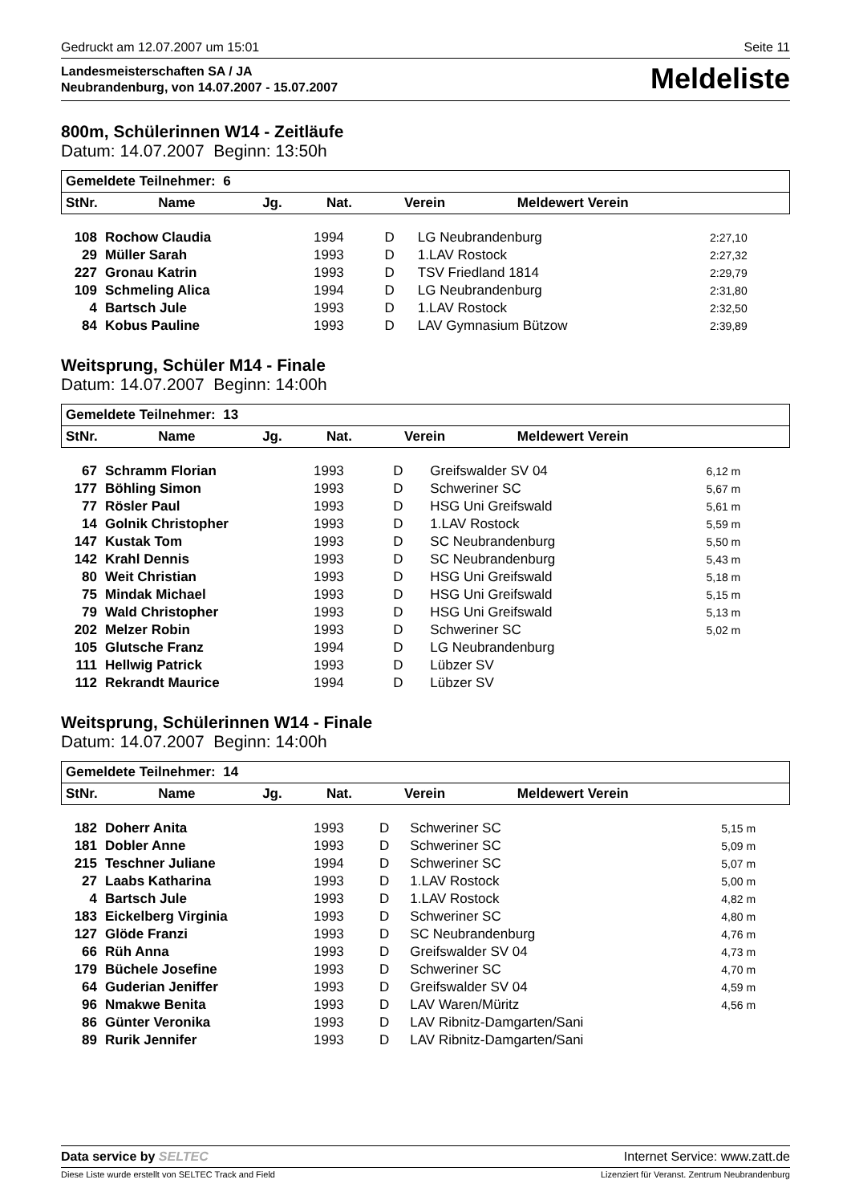Gedruckt am 12.07.2007 um 15:01 Seite 11
Landesmeisterschaften SA / JA
Neubrandenburg, von 14.07.2007 - 15.07.2007
Meldeliste
800m, Schülerinnen W14 - Zeitläufe
Datum: 14.07.2007 Beginn: 13:50h
| Gemeldete Teilnehmer: 6 | | | | | |
| --- | --- | --- | --- | --- | --- |
| StNr. | Name | Jg. | Nat. | Verein | Meldewert Verein |
| 108 | Rochow Claudia | 1994 | D | LG Neubrandenburg | 2:27,10 |
| 29 | Müller Sarah | 1993 | D | 1.LAV Rostock | 2:27,32 |
| 227 | Gronau Katrin | 1993 | D | TSV Friedland 1814 | 2:29,79 |
| 109 | Schmeling Alica | 1994 | D | LG Neubrandenburg | 2:31,80 |
| 4 | Bartsch Jule | 1993 | D | 1.LAV Rostock | 2:32,50 |
| 84 | Kobus Pauline | 1993 | D | LAV Gymnasium Bützow | 2:39,89 |
Weitsprung, Schüler M14 - Finale
Datum: 14.07.2007 Beginn: 14:00h
| Gemeldete Teilnehmer: 13 | | | | | |
| --- | --- | --- | --- | --- | --- |
| StNr. | Name | Jg. | Nat. | Verein | Meldewert Verein |
| 67 | Schramm Florian | 1993 | D | Greifswalder SV 04 | 6,12 m |
| 177 | Böhling Simon | 1993 | D | Schweriner SC | 5,67 m |
| 77 | Rösler Paul | 1993 | D | HSG Uni Greifswald | 5,61 m |
| 14 | Golnik Christopher | 1993 | D | 1.LAV Rostock | 5,59 m |
| 147 | Kustak Tom | 1993 | D | SC Neubrandenburg | 5,50 m |
| 142 | Krahl Dennis | 1993 | D | SC Neubrandenburg | 5,43 m |
| 80 | Weit Christian | 1993 | D | HSG Uni Greifswald | 5,18 m |
| 75 | Mindak Michael | 1993 | D | HSG Uni Greifswald | 5,15 m |
| 79 | Wald Christopher | 1993 | D | HSG Uni Greifswald | 5,13 m |
| 202 | Melzer Robin | 1993 | D | Schweriner SC | 5,02 m |
| 105 | Glutsche Franz | 1994 | D | LG Neubrandenburg | |
| 111 | Hellwig Patrick | 1993 | D | Lübzer SV | |
| 112 | Rekrandt Maurice | 1994 | D | Lübzer SV | |
Weitsprung, Schülerinnen W14 - Finale
Datum: 14.07.2007 Beginn: 14:00h
| Gemeldete Teilnehmer: 14 | | | | | |
| --- | --- | --- | --- | --- | --- |
| StNr. | Name | Jg. | Nat. | Verein | Meldewert Verein |
| 182 | Doherr Anita | 1993 | D | Schweriner SC | 5,15 m |
| 181 | Dobler Anne | 1993 | D | Schweriner SC | 5,09 m |
| 215 | Teschner Juliane | 1994 | D | Schweriner SC | 5,07 m |
| 27 | Laabs Katharina | 1993 | D | 1.LAV Rostock | 5,00 m |
| 4 | Bartsch Jule | 1993 | D | 1.LAV Rostock | 4,82 m |
| 183 | Eickelberg Virginia | 1993 | D | Schweriner SC | 4,80 m |
| 127 | Glöde Franzi | 1993 | D | SC Neubrandenburg | 4,76 m |
| 66 | Rüh Anna | 1993 | D | Greifswalder SV 04 | 4,73 m |
| 179 | Büchele Josefine | 1993 | D | Schweriner SC | 4,70 m |
| 64 | Guderian Jeniffer | 1993 | D | Greifswalder SV 04 | 4,59 m |
| 96 | Nmakwe Benita | 1993 | D | LAV Waren/Müritz | 4,56 m |
| 86 | Günter Veronika | 1993 | D | LAV Ribnitz-Damgarten/Sani | |
| 89 | Rurik Jennifer | 1993 | D | LAV Ribnitz-Damgarten/Sani | |
Data service by SELTEC Internet Service: www.zatt.de
Diese Liste wurde erstellt von SELTEC Track and Field Lizenziert für Veranst. Zentrum Neubrandenburg